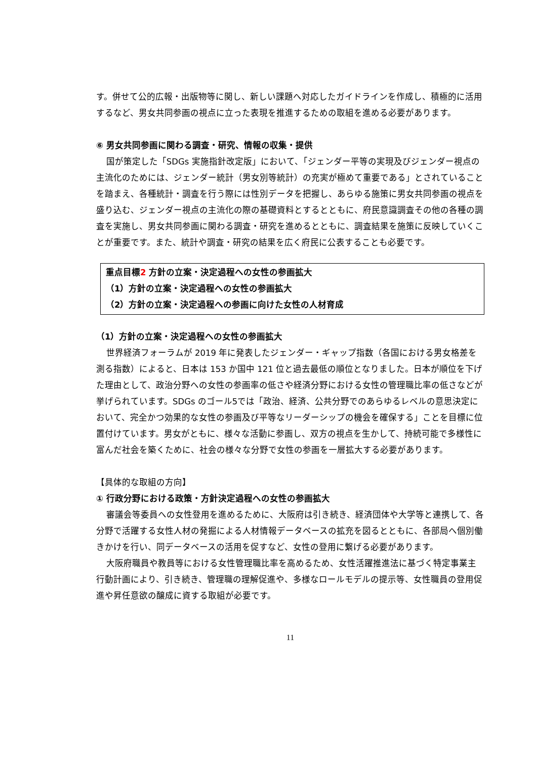す。併せて公的広報・出版物等に関し、新しい課題へ対応したガイドラインを作成し、積極的に活用するなど、男女共同参画の視点に立った表現を推進するための取組を進める必要があります。
⑥ 男女共同参画に関わる調査・研究、情報の収集・提供
国が策定した「SDGs 実施指針改定版」において、「ジェンダー平等の実現及びジェンダー視点の主流化のためには、ジェンダー統計（男女別等統計）の充実が極めて重要である」とされていることを踏まえ、各種統計・調査を行う際には性別データを把握し、あらゆる施策に男女共同参画の視点を盛り込む、ジェンダー視点の主流化の際の基礎資料とするとともに、府民意識調査その他の各種の調査を実施し、男女共同参画に関わる調査・研究を進めるとともに、調査結果を施策に反映していくことが重要です。また、統計や調査・研究の結果を広く府民に公表することも必要です。
重点目標2 方針の立案・決定過程への女性の参画拡大
（1）方針の立案・決定過程への女性の参画拡大
（2）方針の立案・決定過程への参画に向けた女性の人材育成
（1）方針の立案・決定過程への女性の参画拡大
世界経済フォーラムが 2019 年に発表したジェンダー・ギャップ指数（各国における男女格差を測る指数）によると、日本は 153 か国中 121 位と過去最低の順位となりました。日本が順位を下げた理由として、政治分野への女性の参画率の低さや経済分野における女性の管理職比率の低さなどが挙げられています。SDGs のゴール5では「政治、経済、公共分野でのあらゆるレベルの意思決定において、完全かつ効果的な女性の参画及び平等なリーダーシップの機会を確保する」ことを目標に位置付けています。男女がともに、様々な活動に参画し、双方の視点を生かして、持続可能で多様性に富んだ社会を築くために、社会の様々な分野で女性の参画を一層拡大する必要があります。
【具体的な取組の方向】
① 行政分野における政策・方針決定過程への女性の参画拡大
審議会等委員への女性登用を進めるために、大阪府は引き続き、経済団体や大学等と連携して、各分野で活躍する女性人材の発掘による人材情報データベースの拡充を図るとともに、各部局へ個別働きかけを行い、同データベースの活用を促すなど、女性の登用に繋げる必要があります。
大阪府職員や教員等における女性管理職比率を高めるため、女性活躍推進法に基づく特定事業主行動計画により、引き続き、管理職の理解促進や、多様なロールモデルの提示等、女性職員の登用促進や昇任意欲の醸成に資する取組が必要です。
11